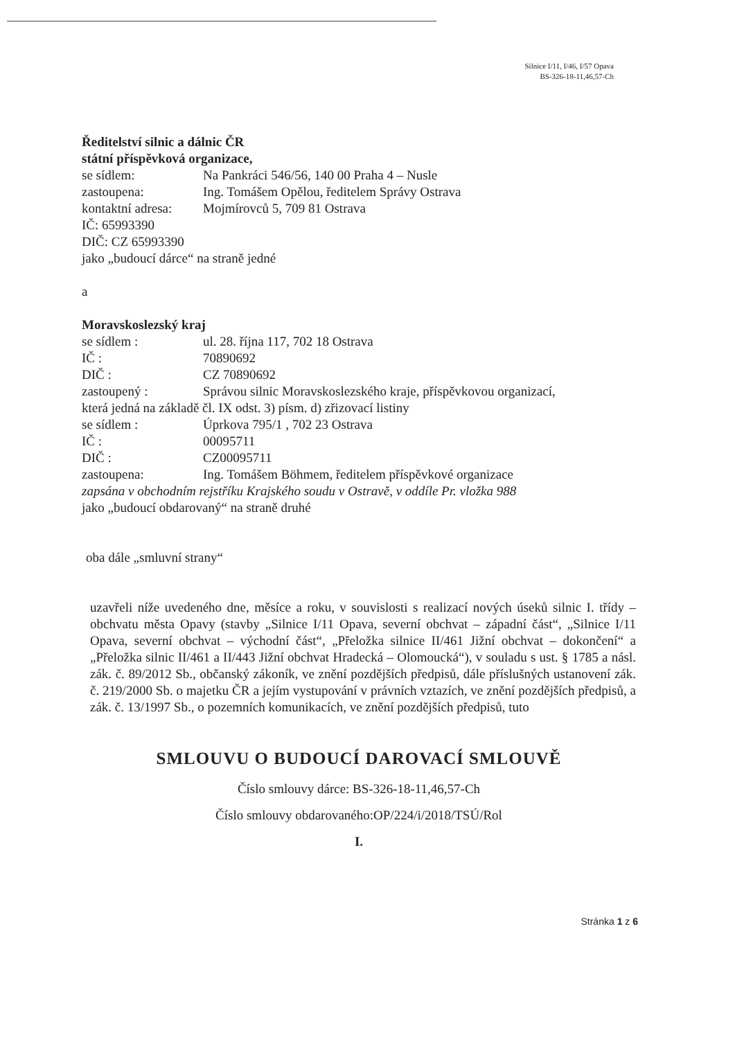Silnice I/11, I/46, I/57 Opava
BS-326-18-11,46,57-Ch
Ředitelství silnic a dálnic ČR
státní příspěvková organizace,
se sídlem: Na Pankráci 546/56, 140 00 Praha 4 – Nusle
zastoupena: Ing. Tomášem Opělou, ředitelem Správy Ostrava
kontaktní adresa: Mojmírovců 5, 709 81 Ostrava
IČ: 65993390
DIČ: CZ 65993390
jako „budoucí dárce“ na straně jedné
a
Moravskoslezský kraj
se sídlem : ul. 28. října 117, 702 18 Ostrava
IČ : 70890692
DIČ : CZ 70890692
zastoupený : Správou silnic Moravskoslezského kraje, příspěvkovou organizací,
která jedná na základě čl. IX odst. 3) písm. d) zřizovací listiny
se sídlem : Úprkova 795/1 , 702 23 Ostrava
IČ : 00095711
DIČ : CZ00095711
zastoupena: Ing. Tomášem Böhmem, ředitelem příspěvkové organizace
zapsána v obchodním rejstříku Krajského soudu v Ostravě, v oddíle Pr. vložka 988
jako „budoucí obdarovaný“ na straně druhé
oba dále „smluvní strany“
uzavřeli níže uvedeného dne, měsíce a roku, v souvislosti s realizací nových úseků silnic I. třídy – obchvatu města Opavy (stavby „Silnice I/11 Opava, severní obchvat – západní část“, „Silnice I/11 Opava, severní obchvat – východní část“, „Přeložka silnice II/461 Jižní obchvat – dokončení“ a „Přeložka silnic II/461 a II/443 Jižní obchvat Hradecká – Olomoucká“), v souladu s ust. § 1785 a násl. zák. č. 89/2012 Sb., občanský zákoník, ve znění pozdějších předpisů, dále příslušných ustanovení zák. č. 219/2000 Sb. o majetku ČR a jejím vystupování v právních vztazích, ve znění pozdějších předpisů, a zák. č. 13/1997 Sb., o pozemních komunikacích, ve znění pozdějších předpisů, tuto
SMLOUVU O BUDOUCÍ DAROVACÍ SMLOUVĚ
Číslo smlouvy dárce: BS-326-18-11,46,57-Ch
Číslo smlouvy obdarovaného:OP/224/i/2018/TSÚ/Rol
I.
Stránka 1 z 6